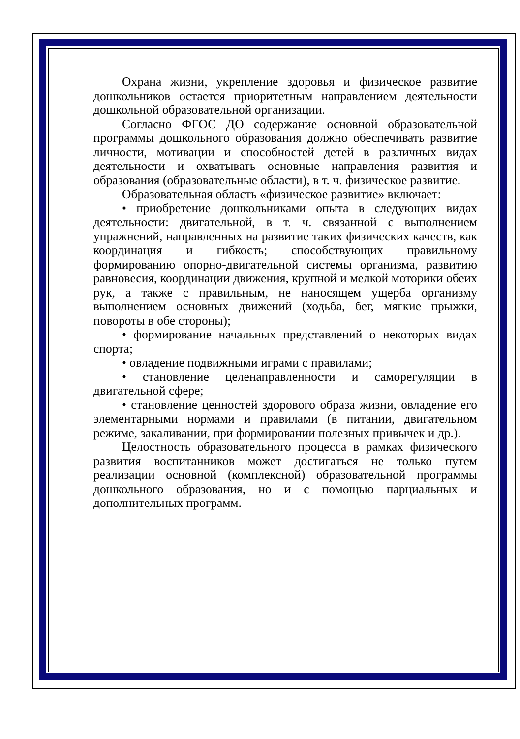Охрана жизни, укрепление здоровья и физическое развитие дошкольников остается приоритетным направлением деятельности дошкольной образовательной организации.
Согласно ФГОС ДО содержание основной образовательной программы дошкольного образования должно обеспечивать развитие личности, мотивации и способностей детей в различных видах деятельности и охватывать основные направления развития и образования (образовательные области), в т. ч. физическое развитие.
Образовательная область «физическое развитие» включает:
• приобретение дошкольниками опыта в следующих видах деятельности: двигательной, в т. ч. связанной с выполнением упражнений, направленных на развитие таких физических качеств, как координация и гибкость; способствующих правильному формированию опорно-двигательной системы организма, развитию равновесия, координации движения, крупной и мелкой моторики обеих рук, а также с правильным, не наносящем ущерба организму выполнением основных движений (ходьба, бег, мягкие прыжки, повороты в обе стороны);
• формирование начальных представлений о некоторых видах спорта;
• овладение подвижными играми с правилами;
• становление целенаправленности и саморегуляции в двигательной сфере;
• становление ценностей здорового образа жизни, овладение его элементарными нормами и правилами (в питании, двигательном режиме, закаливании, при формировании полезных привычек и др.).
Целостность образовательного процесса в рамках физического развития воспитанников может достигаться не только путем реализации основной (комплексной) образовательной программы дошкольного образования, но и с помощью парциальных и дополнительных программ.